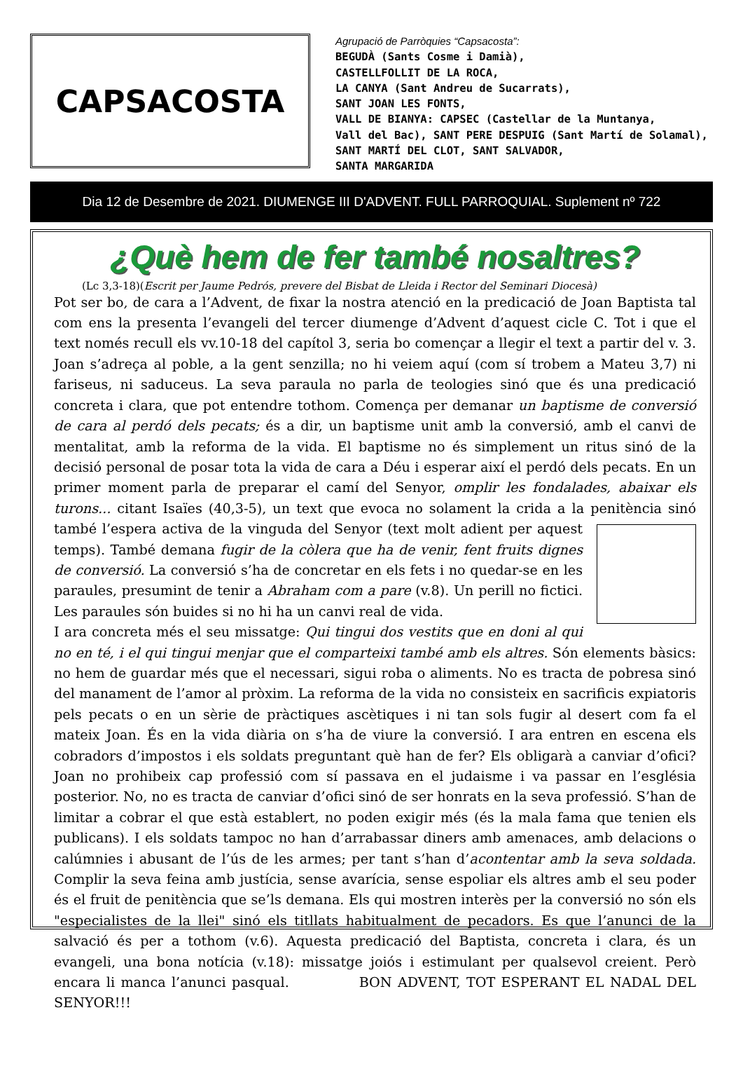CAPSACOSTA
Agrupació de Parròquies “Capsacosta”:
BEGUDÀ (Sants Cosme i Damià),
CASTELLFOLLIT DE LA ROCA,
LA CANYA (Sant Andreu de Sucarrats),
SANT JOAN LES FONTS,
VALL DE BIANYA: CAPSEC (Castellar de la Muntanya,
Vall del Bac), SANT PERE DESPUIG (Sant Martí de Solamal),
SANT MARTÍ DEL CLOT, SANT SALVADOR,
SANTA MARGARIDA
Dia 12 de Desembre de 2021. DIUMENGE III D'ADVENT. FULL PARROQUIAL. Suplement nº 722
¿Què hem de fer també nosaltres?
(Lc 3,3-18)(Escrit per Jaume Pedrós, prevere del Bisbat de Lleida i Rector del Seminari Diocesà)
Pot ser bo, de cara a l’Advent, de fixar la nostra atenció en la predicació de Joan Baptista tal com ens la presenta l’evangeli del tercer diumenge d’Advent d’aquest cicle C. Tot i que el text només recull els vv.10-18 del capítol 3, seria bo començar a llegir el text a partir del v. 3. Joan s’adreça al poble, a la gent senzilla; no hi veiem aquí (com sí trobem a Mateu 3,7) ni fariseus, ni saduceus. La seva paraula no parla de teologies sinó que és una predicació concreta i clara, que pot entendre tothom. Comença per demanar un baptisme de conversió de cara al perdó dels pecats; és a dir, un baptisme unit amb la conversió, amb el canvi de mentalitat, amb la reforma de la vida. El baptisme no és simplement un ritus sinó de la decisió personal de posar tota la vida de cara a Déu i esperar així el perdó dels pecats. En un primer moment parla de preparar el camí del Senyor, omplir les fondalades, abaixar els turons... citant Isaïes (40,3-5), un text que evoca no solament la crida a la penitència sinó també l’espera activa de la vinguda del Senyor (text molt adient per aquest temps). També demana fugir de la còlera que ha de venir, fent fruits dignes de conversió. La conversió s’ha de concretar en els fets i no quedar-se en les paraules, presumint de tenir a Abraham com a pare (v.8). Un perill no fictici. Les paraules són buides si no hi ha un canvi real de vida.
I ara concreta més el seu missatge: Qui tingui dos vestits que en doni al qui no en té, i el qui tingui menjar que el comparteixi també amb els altres. Són elements bàsics: no hem de guardar més que el necessari, sigui roba o aliments. No es tracta de pobresa sinó del manament de l’amor al pròxim. La reforma de la vida no consisteix en sacrificis expiatoris pels pecats o en un sèrie de pràctiques ascètiques i ni tan sols fugir al desert com fa el mateix Joan. És en la vida diària on s’ha de viure la conversió. I ara entren en escena els cobradors d’impostos i els soldats preguntant què han de fer? Els obligarà a canviar d’ofici? Joan no prohibeix cap professió com sí passava en el judaisme i va passar en l’església posterior. No, no es tracta de canviar d’ofici sinó de ser honrats en la seva professió. S’han de limitar a cobrar el que està establert, no poden exigir més (és la mala fama que tenien els publicans). I els soldats tampoc no han d’arrabassar diners amb amenaces, amb delacions o calúmnies i abusant de l’ús de les armes; per tant s’han d’acontentar amb la seva soldada. Complir la seva feina amb justícia, sense avarícia, sense espoliar els altres amb el seu poder és el fruit de penitència que se’ls demana. Els qui mostren interès per la conversió no són els "especialistes de la llei" sinó els titllats habitualment de pecadors. Es que l’anunci de la salvació és per a tothom (v.6). Aquesta predicació del Baptista, concreta i clara, és un evangeli, una bona notícia (v.18): missatge joiós i estimulant per qualsevol creient. Però encara li manca l’anunci pasqual. BON ADVENT, TOT ESPERANT EL NADAL DEL SENYOR!!!